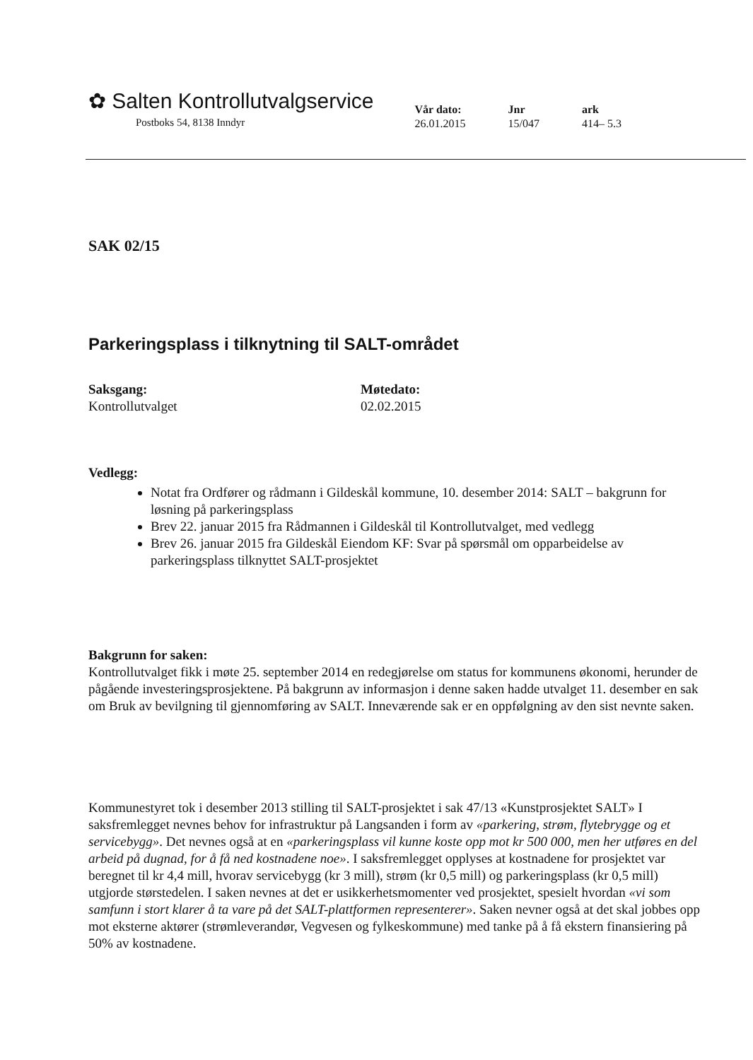✿ Salten Kontrollutvalgservice
Postboks 54, 8138 Inndyr
Vår dato:
26.01.2015
Jnr
15/047
ark
414– 5.3
SAK 02/15
Parkeringsplass i tilknytning til SALT-området
Saksgang:
Kontrollutvalget
Møtedato:
02.02.2015
Vedlegg:
Notat fra Ordfører og rådmann i Gildeskål kommune, 10. desember 2014: SALT – bakgrunn for løsning på parkeringsplass
Brev 22. januar 2015 fra Rådmannen i Gildeskål til Kontrollutvalget, med vedlegg
Brev 26. januar 2015 fra Gildeskål Eiendom KF: Svar på spørsmål om opparbeidelse av parkeringsplass tilknyttet SALT-prosjektet
Bakgrunn for saken:
Kontrollutvalget fikk i møte 25. september 2014 en redegjørelse om status for kommunens økonomi, herunder de pågående investeringsprosjektene. På bakgrunn av informasjon i denne saken hadde utvalget 11. desember en sak om Bruk av bevilgning til gjennomføring av SALT. Inneværende sak er en oppfølgning av den sist nevnte saken.
Kommunestyret tok i desember 2013 stilling til SALT-prosjektet i sak 47/13 «Kunstprosjektet SALT» I saksfremlegget nevnes behov for infrastruktur på Langsanden i form av «parkering, strøm, flytebrygge og et servicebygg». Det nevnes også at en «parkeringsplass vil kunne koste opp mot kr 500 000, men her utføres en del arbeid på dugnad, for å få ned kostnadene noe». I saksfremlegget opplyses at kostnadene for prosjektet var beregnet til kr 4,4 mill, hvorav servicebygg (kr 3 mill), strøm (kr 0,5 mill) og parkeringsplass (kr 0,5 mill) utgjorde størstedelen. I saken nevnes at det er usikkerhetsmomenter ved prosjektet, spesielt hvordan «vi som samfunn i stort klarer å ta vare på det SALT-plattformen representerer». Saken nevner også at det skal jobbes opp mot eksterne aktører (strømleverandør, Vegvesen og fylkeskommune) med tanke på å få ekstern finansiering på 50% av kostnadene.